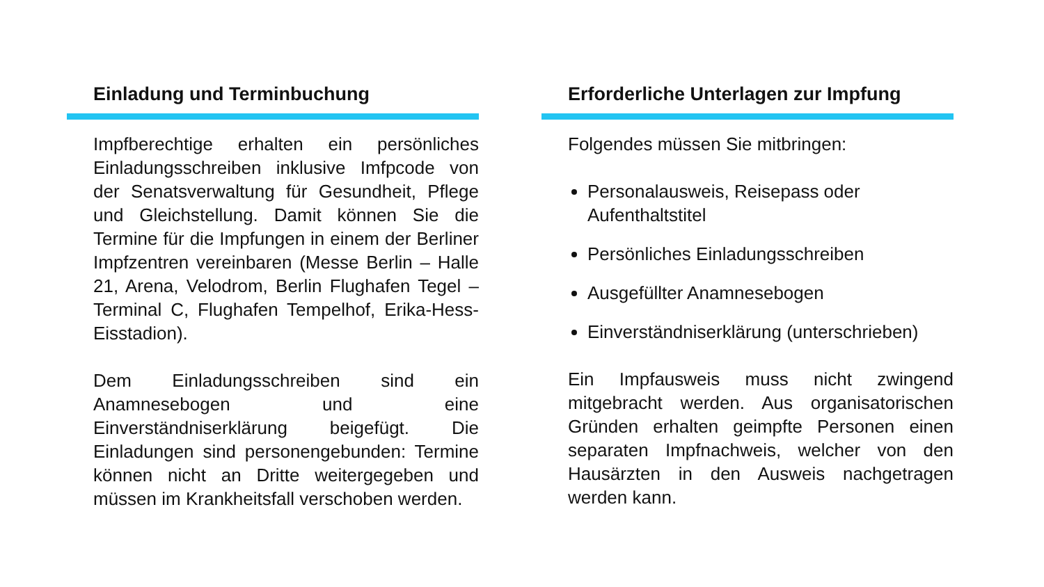Einladung und Terminbuchung
Impfberechtige erhalten ein persönliches Einladungsschreiben inklusive Imfpcode von der Senatsverwaltung für Gesundheit, Pflege und Gleichstellung. Damit können Sie die Termine für die Impfungen in einem der Berliner Impfzentren vereinbaren (Messe Berlin – Halle 21, Arena, Velodrom, Berlin Flughafen Tegel – Terminal C, Flughafen Tempelhof, Erika-Hess-Eisstadion).
Dem Einladungsschreiben sind ein Anamnesebogen und eine Einverständniserklärung beigefügt. Die Einladungen sind personengebunden: Termine können nicht an Dritte weitergegeben und müssen im Krankheitsfall verschoben werden.
Erforderliche Unterlagen zur Impfung
Folgendes müssen Sie mitbringen:
Personalausweis, Reisepass oder Aufenthaltstitel
Persönliches Einladungsschreiben
Ausgefüllter Anamnesebogen
Einverständniserklärung (unterschrieben)
Ein Impfausweis muss nicht zwingend mitgebracht werden. Aus organisatorischen Gründen erhalten geimpfte Personen einen separaten Impfnachweis, welcher von den Hausärzten in den Ausweis nachgetragen werden kann.